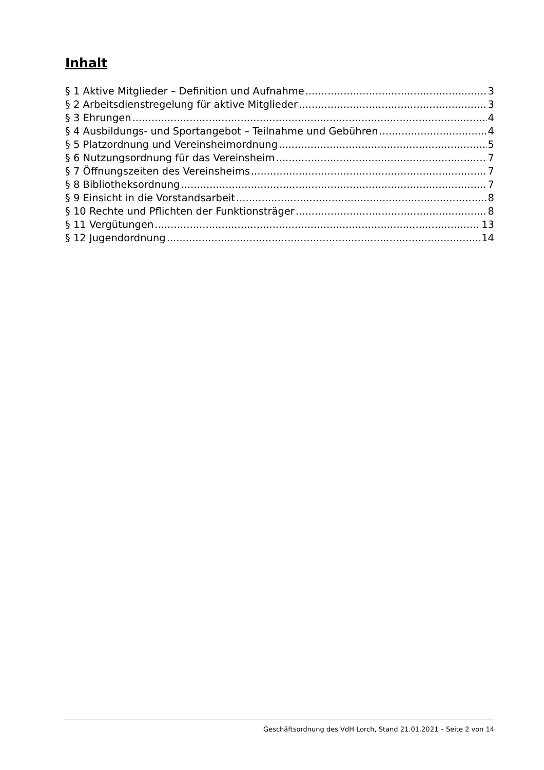Inhalt
§ 1 Aktive Mitglieder – Definition und Aufnahme 3
§ 2 Arbeitsdienstregelung für aktive Mitglieder 3
§ 3 Ehrungen 4
§ 4 Ausbildungs- und Sportangebot – Teilnahme und Gebühren 4
§ 5 Platzordnung und Vereinsheimordnung 5
§ 6 Nutzungsordnung für das Vereinsheim 7
§ 7 Öffnungszeiten des Vereinsheims 7
§ 8 Bibliotheksordnung 7
§ 9 Einsicht in die Vorstandsarbeit 8
§ 10 Rechte und Pflichten der Funktionsträger 8
§ 11 Vergütungen 13
§ 12 Jugendordnung 14
Geschäftsordnung des VdH Lorch, Stand 21.01.2021 – Seite 2 von 14